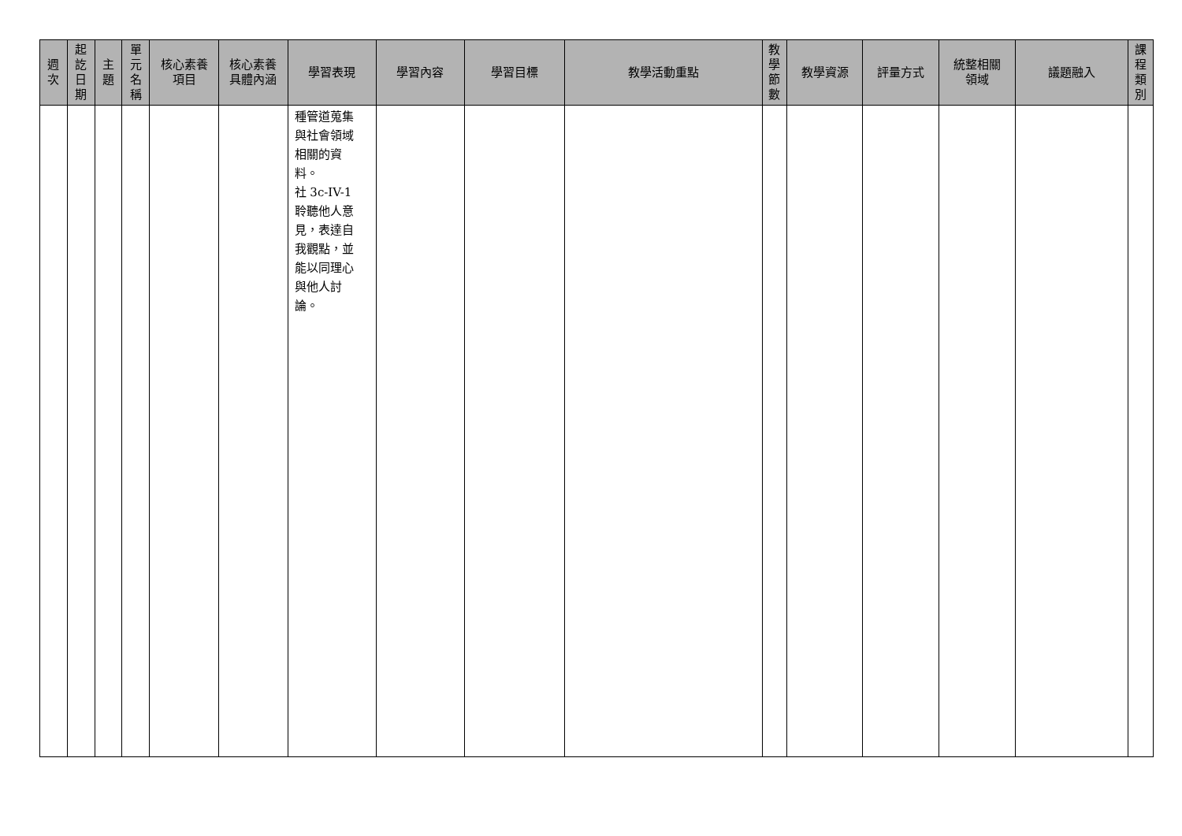| 週 次 | 起 訖 日 期 | 主 題 | 單 元 名 稱 | 核心素養 項目 | 核心素養 具體內涵 | 學習表現 | 學習內容 | 學習目標 | 教學活動重點 | 教 學 節 數 | 教學資源 | 評量方式 | 統整相關 領域 | 議題融入 | 課 程 類 別 |
| --- | --- | --- | --- | --- | --- | --- | --- | --- | --- | --- | --- | --- | --- | --- | --- |
| | | | | | | 種管道蒐集 與社會領域 相關的資 料。 社 3c-IV-1 聆聽他人意 見，表達自 我觀點，並 能以同理心 與他人討 論。 | | | | | | | | | |